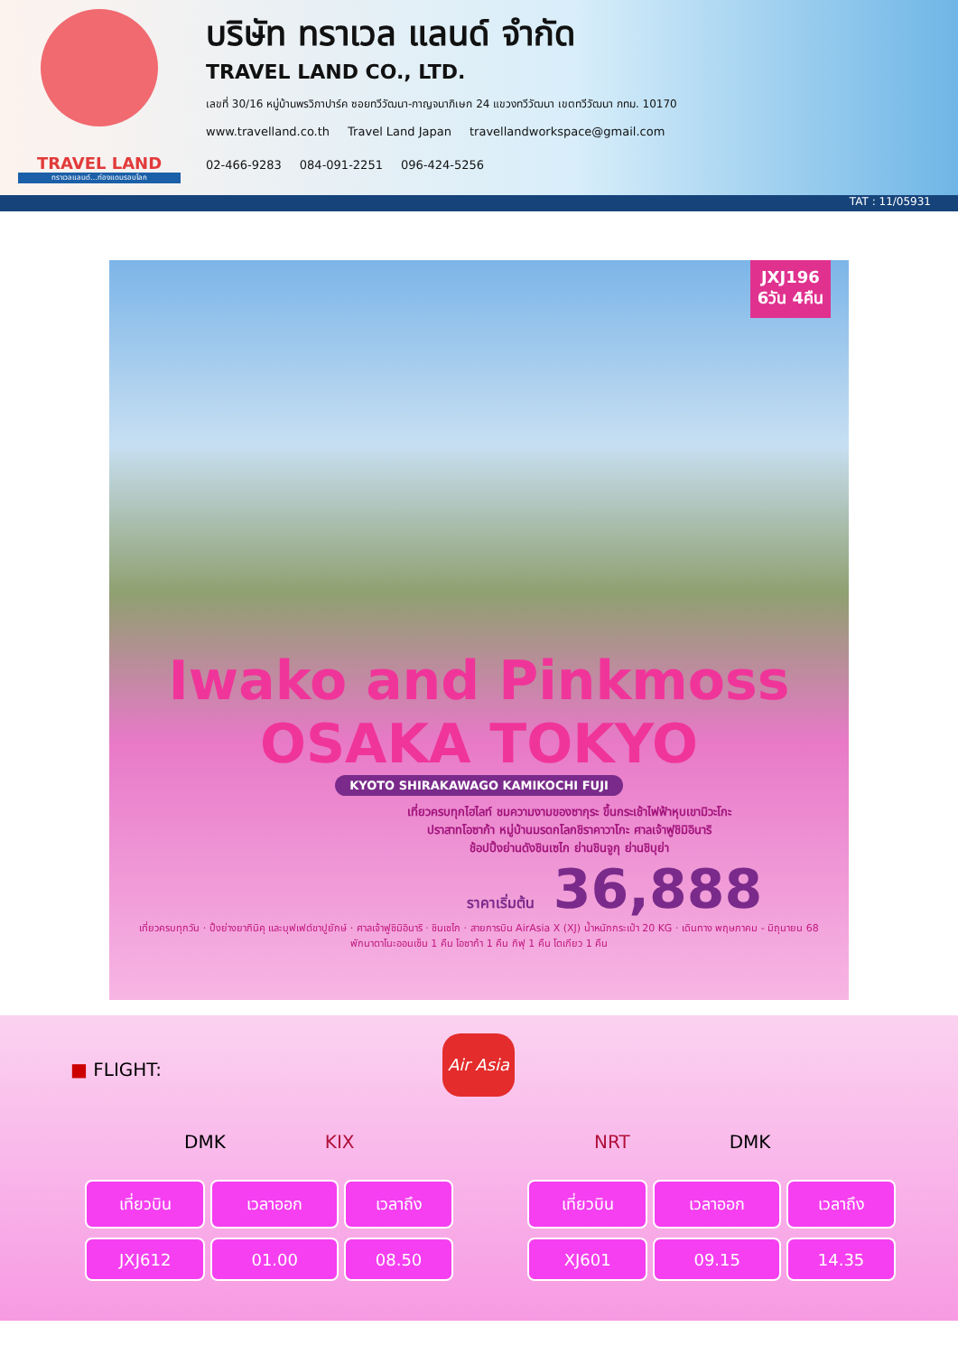TRAVEL LAND
ทราเวลแลนด์...ท่องแดนรอบโลก
บริษัท ทราเวล แลนด์ จำกัด
TRAVEL LAND CO., LTD.
เลขที่ 30/16 หมู่บ้านพรวิภาปาร์ค ซอยทวีวัฒนา-กาญจนาภิเษก 24 แขวงทวีวัฒนา เขตทวีวัฒนา กทม. 10170
www.travelland.co.th Travel Land Japan travellandworkspace@gmail.com
02-466-9283 084-091-2251 096-424-5256
TAT : 11/05931
JXJ196
6วัน 4คืน
Iwako and Pinkmoss OSAKA TOKYO
KYOTO SHIRAKAWAGO KAMIKOCHI FUJI
เที่ยวครบทุกไฮไลท์ ชมความงามของซากุระ ขึ้นกระเช้าไฟฟ้าหุบเขามิวะโกะ
ปราสาทโอซาก้า หมู่บ้านมรดกโลกชิราคาวาโกะ ศาลเจ้าฟูชิมิอินาริ
ช้อปปิ้งย่านดังชินเซไก ย่านชินจูกุ ย่านชิบุย่า
ราคาเริ่มต้น 36,888
เที่ยวครบทุกวัน · ปิ้งย่างยากินิคุ และบุฟเฟต์ขาปูยักษ์ · ศาลเจ้าฟูชิมิอินาริ · ชินเซไก · สายการบิน AirAsia X (XJ) น้ำหนักกระเป๋า 20 KG · เดินทาง พฤษภาคม - มิถุนายน 68
พักนาตาโนะออนเซ็น 1 คืน โอซาก้า 1 คืน กิฟุ 1 คืน โตเกียว 1 คืน
■ FLIGHT:
Air Asia
DMK KIX NRT DMK
| เที่ยวบิน | เวลาออก | เวลาถึง |
| --- | --- | --- |
| JXJ612 | 01.00 | 08.50 |
| เที่ยวบิน | เวลาออก | เวลาถึง |
| --- | --- | --- |
| XJ601 | 09.15 | 14.35 |